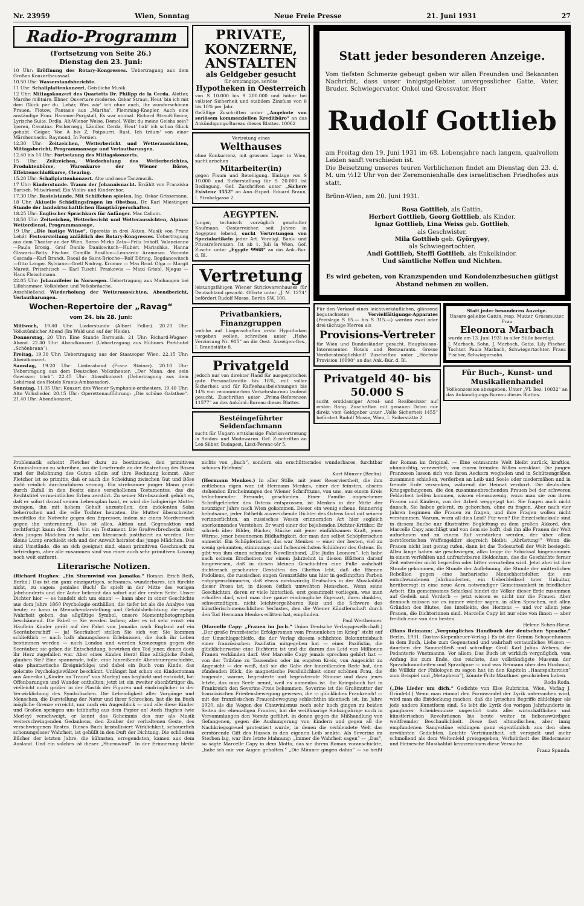Nr. 23959 Wien, Sonntag Neue Freie Presse 21. Juni 1931 27
Radio-Programm
(Fortsetzung von Seite 26.)
Dienstag den 23. Juni:
10 Uhr: Eröffnung des Rotary-Kongresses. Uebertragung aus dem Großen Konzerthaussaal.
10.50 Uhr: Wasserstandsberichte.
11 Uhr: Schallplattenkonzert. Geistliche Musik.
12 Uhr: Mittagskonzert des Quartetts Dr. Philipp de la Cerda. Aletter, Marche militaire. Ebner, Ouverture moderne. Oskar Straus, Heut' bin ich mit dem Glück per du. Lehár, Was wär' ich ohne euch, ihr wunderschönen Frauen. Flotow, Fantasie aus „Martha“. Flemming-Knepler, Auch eine anständige Frau. Hammer-Purgstall, Es war einmal. Richard Strauß-Becce, Lyrische Suite. Drdla, Alt-Wiener Weise. Demol, Willst du meine Geisha sein? Iperen, Cavatina. Pachernegg, Ländler. Cerda, Heut' hab' ich schon Glück gehabt. Geiger, Von A bis Z, Potpourri. Rust, Ich träum' von einer Märchennacht. Raymond, In Persien.
12.30 Uhr: Zeitzeichen, Wetterbericht und Wetteraussichten, Mittagsbericht, Programmansage und Verlautbarungen.
12.40 bis 14 Uhr: Fortsetzung des Mittagskonzerts.
15 Uhr: Zeitzeichen, Wiederholung des Wetterberichtes, Produktenbörse, Warenkurse der Wiener Börse, Effektenschlußkurse, Clearing.
15.20 Uhr: Schallplattenkonzert. Alte und neue Tanzmusik.
17 Uhr: Kinderstunde. Traum der Johannisnacht. Erzählt von Franziska Bartsch. Mitwirkend: Ein Violin- und Kinderchor.
17.30 Uhr: Bastelstunde. Mit Schiffchen spielen. Ing. Oskar Grissemann.
18 Uhr: Aktuelle Schädlingsfragen im Obstbau. Dr. Karl Miestinger. Stunde der landwirtschaftlichen Hauptkörperschaften.
18.25 Uhr: Englischer Sprachkurs für Anfänger. Mac Callum.
18.50 Uhr: Zeitzeichen, Wetterbericht und Wetteraussichten, Alpiner Wetterdienst, Programmansage.
19 Uhr: „Die lustige Witwe“. Operette in drei Akten. Musik von Franz Lehár. Festvorstellung anläßlich des Rotary-Kongresses. Uebertragung aus dem Theater an der Wien. Baron Mirko Zeta—Fritz Imhoff. Valencienne—Paula Brosig. Graf Danilo Danilowitsch—Hubert Marischka. Hanna Glawari—Betty Fischer. Camille Rosillon—Leonardo Aramesco. Vicomte Cascada—Karl Brandt. Raoul de Saint-Brioche—Rolf Döring. Bogdanowitsch—Otto Langer. Sylviane—Gretl Nadrag. Kromov — Max Brod. Olga — Margit Marett. Pritschitsch — Karl Tuschl. Praskowia — Mizzi Griebl. Njegus — Hans Fleischmann.
22.05 Uhr: Johannifeier in Norwegen. Uebertragung aus Maihaugen bei Lillehammer. Volksleben und Volksbräuche.
Anschließend: Wiederholung der Wetteraussichten, Abendbericht, Verlautbarungen.
Wochen-Repertoire der „Ravag“
vom 24. bis 28. Juni:
Mittwoch, 19.40 Uhr: Liederstunde (Albert Feller). 20.20 Uhr: Volkstümlicher Abend (Im Wald und auf der Heide).
Donnerstag, 20 Uhr: Eine Stunde Barmusik. 21 Uhr: Richard-Wagner-Abend. 22.40 Uhr: Abendkonzert (Uebertragung aus Hübners Parkhotel „Schönbrunn“).
Freitag, 19.30 Uhr: Uebertragung aus der Staatsoper Wien. 22.15 Uhr: Abendkonzert.
Samstag, 19.20 Uhr: Liederabend (Franz Steiner). 20.10 Uhr: Uebertragung aus dem Deutschen Volkstheater: „Der Mann, den sein Gewissen trieb“. 22.45 Uhr: Abendkonzert (Uebertragung aus dem Lehársaal des Hotels Krantz-Ambassador).
Sonntag, 11.05 Uhr: Konzert des Wiener Symphonie-orchesters. 19.40 Uhr: Alte Volkslieder. 20.15 Uhr: Operettenaufführung: „Die schöne Galathee“. 21.40 Uhr: Abendkonzert.
PRIVATE,
KONZERNE,
ANSTALTEN
als Geldgeber gesucht
für erstrangige, seriöse
Hypotheken in Oesterreich
von S 10.000 bis S 200.000 und höher bei vollster Sicherheit und stabilem Zinsfuss von 8 bis 10% per Jahr.
Gefällige Zuschriften unter „Angebote von seriösem kommerziellen Kreditbüro“ an das Ankündigungs-Bureau dieses Blattes. 10062
Vertretung eines
Welthauses
ohne Konkurrenz, mit grossem Lager in Wien, sucht arischen
Mitarbeiter(in)
gegen Fixum und Beteiligung. Einlage von S 10.000 und Sicherstellung für S 20.000 ist Bedingung. Gef. Zuschriften unter „Sichere Existenz 3552“ an Ann.-Exped. Eduard Braun, I. Strobelgasse 2.
AEGYPTEN.
Junger, technisch vorzüglich geschulter Kaufmann, Oesterreicher, seit Jahren in Aegypten lebend, sucht Vertretungen von Spezialartikeln jeder Art. Vorzügl. Bank- und Privatreferenzen. Ist ab 1. Juli in Wien. Gef. Zuschr. unter „Egypte 9968“ an das Ank.-Bur. d. Bl.
Vertretung
leistungsfähigen Wiener Strickwarenhauses für Deutschland gesucht. Offerte unter „J. M. 1274“ befördert Rudolf Mosse, Berlin SW. 100.
Privatbankiers, Finanzgruppen
welche auf Liegenschaften erste Hypotheken vergeben wollen, schreiben unter „Hohe Verzinsung Nr. 905“ an die Oest. Anzeigen-Ges., I. Brandstätte 8.
Privatgeld
jedoch nur von direkter Hand für ausgesprochen gute Personalkredite bis 18%, mit voller Sicherheit und für Kaffeehausbelehnungen bis 14% von renommiertem Verkehrsbureau laufend gesucht. Zuschriften unter „Prima-Referenzen 11577“ an das Ankünd.-Bureau dieses Blattes.
Bestéingeführter Seidenfachmann
sucht für Ungarn erstklassige Fabriksvertretung in Seiden- und Modewaren. Gef. Zuschriften an Leo Silber, Budapest, Liszt-Ferenc-tér 5.
Statt jeder besonderen Anzeige.
Vom tiefsten Schmerze gebeugt geben wir allen Freunden und Bekannten Nachricht, dass unser innigstgeliebter, unvergesslicher Gatte, Vater, Bruder, Schwiegervater, Onkel und Grossvater, Herr
Rudolf Gottlieb
am Freitag den 19. Juni 1931 im 68. Lebensjahre nach langem, qualvollem Leiden sanft verschieden ist.
Die Beisetzung unseres teuren Verblichenen findet am Dienstag den 23. d. M. um ½12 Uhr von der Zeremonienhalle des israelitischen Friedhofes aus statt.
Brünn-Wien, am 20. Juni 1931.
Rosa Gottlieb, als Gattin.
Herbert Gottlieb, Georg Gottlieb, als Kinder.
Ignaz Gottlieb, Lina Weiss geb. Gottlieb,
als Geschwister.
Mila Gottlieb geb. Györgyey,
als Schwiegertochter.
Andi Gottlieb, Steffi Gottlieb, als Enkelkinder.
Und sämtliche Neffen und Nichten.
Es wird gebeten, von Kranzspenden und Kondolenzbesuchen gütigst Abstand nehmen zu wollen.
Für den Verkauf eines leichtverkäuflichen, glänzend begutachteten Vervielfältigungs-Apparates (Preislage S 65.— bis S 315.—) werden zwei oder drei tüchtige Herren als
Provisions-Vertreter
für Wien und Bundesländer gesucht. Hauptsaison-Interessenten Hotels und Restaurants. Grosse Verdienstmöglichkeit! Zuschriften unter „Höchste Provision 10090“ an das Ank.-Bur. d. Bl.
Privatgeld 40- bis 50.000 S
sucht erstklassiger Areal- und Realbesitzer auf ersten Rang. Zuschriften mit genauen Daten nur direkt vom Geldgeber unter „Volle Sicherheit 1455“ befördert Rudolf Mosse, Wien, I. Seilerstätte 2.
Statt jeder besonderen Anzeige.
Unsere geliebte Gattin, resp. Mutter, Grossmutter, Frau
Eleonora Marbach
wurde am 13. Juni 1931 in aller Stille beerdigt.
J. Marbach, Sohn. J. Marbach, Gatte. Lily Fischer, Tochter. Paula Marbach, Schwiegertochter. Franz Fischer, Schwiegersohn.
Für Buch-, Kunst- und Musikalienhandel
Vollkonzession abzugeben. Unter „VI. Bez. 10032“ an das Ankündigungs-Bureau dieses Blattes.
Problematik scheint Fletcher dazu zu bestimmen, den primitiven Kriminalroman zu schreiben, wo die Lesefreude an der Bestrafung des Bösen und der Belohnung des Guten allein auf ihre Rechnung kommt. Aber Fletcher ist so primitiv, daß er auch die Scheidung zwischen Gut und Böse nicht reinlich durchzuführen vermag. Ein strebsamer junger Mann gerät durch Zufall in den Besitz eines verschollenen Testamentes, das die Rechtstitel vermeintlicher Erben zerstört. Zu seiner Strebsamkeit gehört es, daß er sofort darauf seinen Lebensplan baut, er wird die habgierige Mutter zwingen, ihn mit hohem Gehalt anzustellen, den indolenten Sohn beherrschen und die edle Tochter heiraten. Die Mutter überschreitet zweifellos die Notwehr gegen den Erpresser, indem sie einen Mordversuch gegen ihn unternimmt. Das ist alles, Aktion und Gegenaktion und rechtfertigt kaum den Titel: Um ein Testament. Die Großverbrecherin steht dem jungen Mädchen zu nahe, um literarisch justifiziert zu werden. Der kleine Lump erschießt sich und der Anwalt heiratet das junge Mädchen. Das sind Umstände, die an sich geeignet sind, einen primitiven Geschmack zu befriedigen, aber alle zusammen sind von einer auch sehr primitiven Lösung noch weit entfernt.
Literarische Notizen.
(Richard Hughes: „Ein Sturmwind von Jamaika.“ Roman. Erich Reiß, Berlin.) Das ist ein ganz einzigartiges, seltsames, wunderbares, ich fürchte nicht, zu sagen: geniales Buch! Es spielt in der Mitte des vorigen Jahrhunderts und der Autor bekennt das sofort auf der ersten Seite. Unser Dichter hier — es handelt sich um einen! — kann aber in einer Geschichte aus dem Jahre 1860 Psychologie enthüllen, die tiefer ist als die Analyse von heute; er kann in Menschendarstellung und Gefühlsbelichtung die ewige Wahrheit geben, das allgültige Symbol, unsere Momentphotographen beschämend. Die Fabel — Sie werden lachen; aber es ist sehr ernst: ein Häuflein Kinder gerät auf der Fahrt von Jamaika nach England auf ein Seeräuberschiff — ja! Seeräuber! stellen Sie sich vor. Sie kommen schließlich — nach halb ahnungslosen Erlebnissen, die doch ihr Leben bestimmen werden — nach London und werden Kronzeugen gegen die Seeräuber, sie geben die Entscheidung, bewirken den Tod jener, denen doch ihr Herz zugefallen war. Aber eines Kindes Herz! Eine alltägliche Fabel, glauben Sie? Eine spannende, tolle, eine hinreißende Abenteuergeschichte, eine phantastische Ereignisfolge; und dabei ein Buch vom Kinde, das gelernte Psychologiewälzer beschämt. Unlängst hat schon ein Kinderroman aus Amerika („Kinder im Traum“ von Morley) uns beglückt und entzückt, hat Offenbarungen und Wunder enthalten; jetzt ist ein zweiter ebenbürtiger da, vielleicht noch größer in der Plastik der Figuren und eindringlicher in der Verwirklichung des Symbolischen. Die Lebendigkeit aller Vorgänge und Menschen, die Darstellung der Natur und ihrer Schrecken, hat die im Buch mögliche Grenze erreicht, nur noch ein Augenblick — und alle diese Kinder und Großen springen uns leibhaftig aus dem Papier an! Auch Hughes (wie Morley) verschweigt, er kennt das Geheimnis des nur als Musik weiterschwingenden Gedankens, den Zauber der verhaltenen Geste, des verschwiegenen Restes. Dieses Buch kristallisiert Wirklichkeit, schauerlich schonungsloser Wahrheit, ist gehüllt in den Duft der Dichtung. Die schönsten Bücher der letzten Jahre, die kühnsten, erregendsten, kamen aus dem Ausland. Und ein solches ist dieser „Sturmwind“. In der Erinnerung bleibt nichts von „Buch“, sondern ein erschütterndes wunderbares, furchtbar schönes Erlebnis!
Kurt Münzer (Berlin).
(Hermann Menkes.) In aller Stille, mit jener Reserviertheit, die ihm zeitlebens eigen war, ist Hermann Menkes, einer der feinsten, abseits stehenden Erscheinungen des Wiener Schrifttums, von uns, aus einem Kreis teilnehmender Freunde, geschieden. Einer Familie angesehener Schriftgelehrter des Ostens entsprossen, ist Menkes in der Mitte der neunziger Jahre nach Wien gekommen. Dieser ein wenig scheue, feinnervig behutsame, jeder Pathetik ausweichende Dichter des Ostens fand mit seinem verinnerlichten, an russisches Wesen erinnernden Art hier sogleich anerkennendes Verstehen. Er ward einer der bejahenden Dichter-Kritiker. Er schrieb über Bilder, Bücher, Stücke mit jener einfühlsamen Kraft, jener Wärme, jener besonnenen Bildhaftigkeit, der man den selbst Schöpferischen anmerkt. Ein Schöpferischer, das war Menkes — einer der besten, viel zu wenig gekannten, stimmungs- und farbenreichsten Schilderer des Ostens. Es gibt von ihm einen schmalen Novellenband, „Die Jüdin Leonora“. Ich habe nach seinem Erscheinen vor einem Jahrzehnt in diesen Blättern darauf hingewiesen, daß in diesen kleinen Geschichten eine Fülle wahrhaft dichterisch geschauter Gestalten des Ghettos lebt, daß die Ebenen Podoliens, die russischen engen Grenzstädte uns hier in gedämpften Farben entgegenschimmern, daß etwas merkwürdig Deutsches in der Musikalität dieser Prosa ist, in diesen östlich umwehten Menschen. Wenn seine Geschichten, deren er viele hinterließ, erst gesammelt vorliegen, was man erhoffen darf, wird man ihre ganze eindringliche Eigenart, ihren dunklen, schwermütigen, nicht leichtvergeßbaren Reiz und die Schwere des künstlerisch-menschlichen Verlustes, den die Wiener Künstlerschaft durch den Tod Hermann Menkes erlitten hat, empfinden.
Paul Wertheimer.
(Marcelle Capy: „Frauen im Joch.“ Union Deutsche Verlagsgesellschaft.) „Der große französische Erfolgsroman vom Frauenleben im Krieg“ steht auf der Umschlagschleife, die der Verlag diesem schlichten Bekenntnisbuch einer französischen Pazifistin mitgegeben hat — einer Pazifistin, die glücklicherweise eine Dichterin ist und die darum das Leid von Millionen Frauen verkünden darf. Wer Marcelle Capy jemals sprechen gehört hat — von der Tribüne zu Tausenden oder im engsten Kreis, von Angesicht zu Angesicht — der weiß, daß sie die Gabe der hinreißenden Rede hat, den zündenden Blick, die magnetische Persönlichkeit einer schönen Frau, die tragende, warme, begeisterte und begeisternde Stimme und dazu jenes letzte, das man Seele nennt, weil es namenlos ist. Ihr Kriegsbuch hat in Frankreich den Severine-Preis bekommen. Severine ist die Großmutter der französischen Friedensbewegung gewesen, die — glückliches Frankreich! — mit der französischen Frauenbewegung schlechthin identisch ist. Im Jahre 1920, als die Wogen des Chauvinismus noch sehr hoch gingen zu beiden Seiten der ehemaligen Fronten, hat die weißhaarige Siebzigjährige noch in Versammlungen den Vorsitz geführt, in denen gegen die Mißhandlung von Gefangenen, gegen die Aushungerung von Kindern und gegen all die Nachkriegsgreuel protestiert wurde, in denen die verblendete Welt das zerstörende Gift des Hasses in den eigenen Leib senkte. Als Severine im Sterben lag, war ihre letzte Mahnung: „Immer die Wahrheit sagen“ — „Das“, so sagte Marcelle Capy in dem Motto, das sie ihrem Roman voranschickte, „habe ich mir vor Augen gehalten.“ „Die Männer gingen dahin“ — so heißt der Roman im Original. — Eine entmannte Welt bleibt zurück, kraftlos, ohnmächtig, verzweifelt, von einem fremden Willen versklavt. Die jungen Franzosen lassen sich von ihren Aeckern wegholen und in Schützengräben zusammen schießen, verderben an Leib und Seele oder niedermähen und in fremde Erde versenken, während die Heimat verdorrt. Die deutschen Kriegsgefangenen, die den zusammenbrechenden Frauen bei der schweren Feldarbeit helfen kommen, wissen ebensowenig, wozu man sie von ihren Frauen und Kindern, von der Arbeit weggejagt hat. Sie fragen auch nicht danach. Sie haben gelernt, zu gehorchen, ohne zu fragen. Aber nach vier Jahren beginnen die Frauen zu fragen, und ihre Fragen wollen nicht verstummen. Warum, wozu all dies Leid? Für wen? Die Einzelschicksale sind in diesem Buche nur illustrative Begleitung zu dem großen Akkord, den Marcelle Capy anschlägt und von dem sie hofft, daß ihn alle Frauen der Welt aufnehmen und zu einem Ruf verstärken werden, der über allem zerstörerischen Waffengeklirr siegreich bleibt: „Abrüstung!“ Wenn die Frauen nicht laut genug rufen, dann ist das Todesurteil der Welt besiegelt. Allzu lange haben sie geschwiegen, allzu lange ihr Schicksal hingenommen in einem verfehlten und unfruchtbaren Heldentum, das die Geschichte ferner Zeit entweder nicht begreifen oder bitter verurteilen wird. Jetzt aber ist ihre Stunde gekommen, die Stunde der Auflehnung, die Stunde der mütterlichen Rebellion gegen eine barbarische Menschheitsfolter, die aus entschwundenen Jahrhunderten, ein Ueberbleibsel toter Unkultur, herüberragt in eine neue Aera notwendiger Gemeinsamkeit in friedlicher Arbeit. Ein gemeinsames Schicksal bindet die Völker dieser Erde zusammen auf Gedeih und Verderb — jetzt wissen es nicht nur die Frauen. Aber dennoch müssen sie es immer wieder sagen, in allen Sprachen, mit allen Gründen des Blutes, des Intellekts, des Herzens — und vor allem jene Frauen, die Dichterinnen sind. Marcelle Capy ist nur eine von ihnen — aber freilich eine von den besten.
Helene Schen-Riesz.
(Hans Reimann: „Vergnügliches Handbuch der deutschen Sprache.“ Berlin, 1931. Gustav-Kiepenheuer-Verlag.) Es ist der Grimm Schopenhauers in dem Buch, Liebe zum Gegenstand und wahrhaft erstaunliches Wissen — daneben der Sammelfleiß und schrullige Groll Karl Julius Webers, die Pedanterie Wustmanns. Vor allem: Das Buch ist wirklich vergnüglich, vom Anfang bis zum Ende, das reichste, das vollständigste Museum der Sprachdummheiten und Sprachjuxe — und was Reimann über den Hochmut, die Willkür der Philologen zu sagen hat (in den Kapiteln „Haarspaltereien“ zum Beispiel und „Metaphern“), könnte Fritz Mauthner geschrieben haben.
Roda Roda.
(„Die Lieder um dich.“ Gedichte von Else Rubricius. Wien, Verlag J. Grünfeld.) Wenn man einmal den Formwandel der Lyrik untersuchen wird, wird man die Entdeckung machen, daß die lyrischen Begriffe zählebiger als jede andere Kunstform sind. So lebt die Lyrik des vorigen Jahrhunderts in gangbarer Scheidemünze ungestört trotz aller wirtschaftlichen und künstlerischen Revolutionen bis heute weiter in liebenswürdiger, weltfremder Beschaulichkeit. Diese fast altmodischen, aber innig empfundenen Sangestöne erklingen ganz eigentümlich aus den oben erwähnten Gedichten. Leichte Verträumtheit, oft verspielt und mehr schmollend als dem Weltenleid preisgegeben, Verliebtheit des Biedermeier und Heinesche Musikalität kennzeichnen diese Versuche.
Franz Spunda.